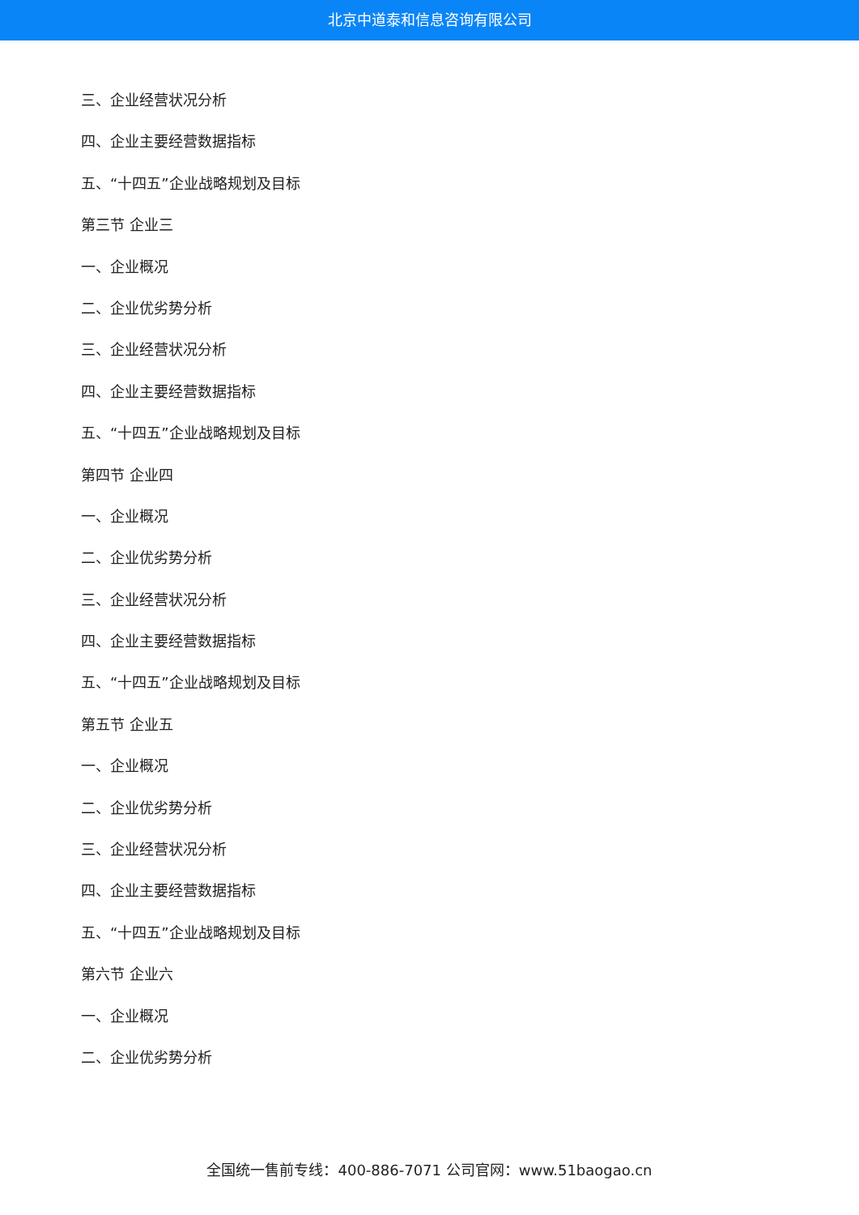北京中道泰和信息咨询有限公司
三、企业经营状况分析
四、企业主要经营数据指标
五、“十四五”企业战略规划及目标
第三节 企业三
一、企业概况
二、企业优劣势分析
三、企业经营状况分析
四、企业主要经营数据指标
五、“十四五”企业战略规划及目标
第四节 企业四
一、企业概况
二、企业优劣势分析
三、企业经营状况分析
四、企业主要经营数据指标
五、“十四五”企业战略规划及目标
第五节 企业五
一、企业概况
二、企业优劣势分析
三、企业经营状况分析
四、企业主要经营数据指标
五、“十四五”企业战略规划及目标
第六节 企业六
一、企业概况
二、企业优劣势分析
全国统一售前专线：400-886-7071 公司官网：www.51baogao.cn